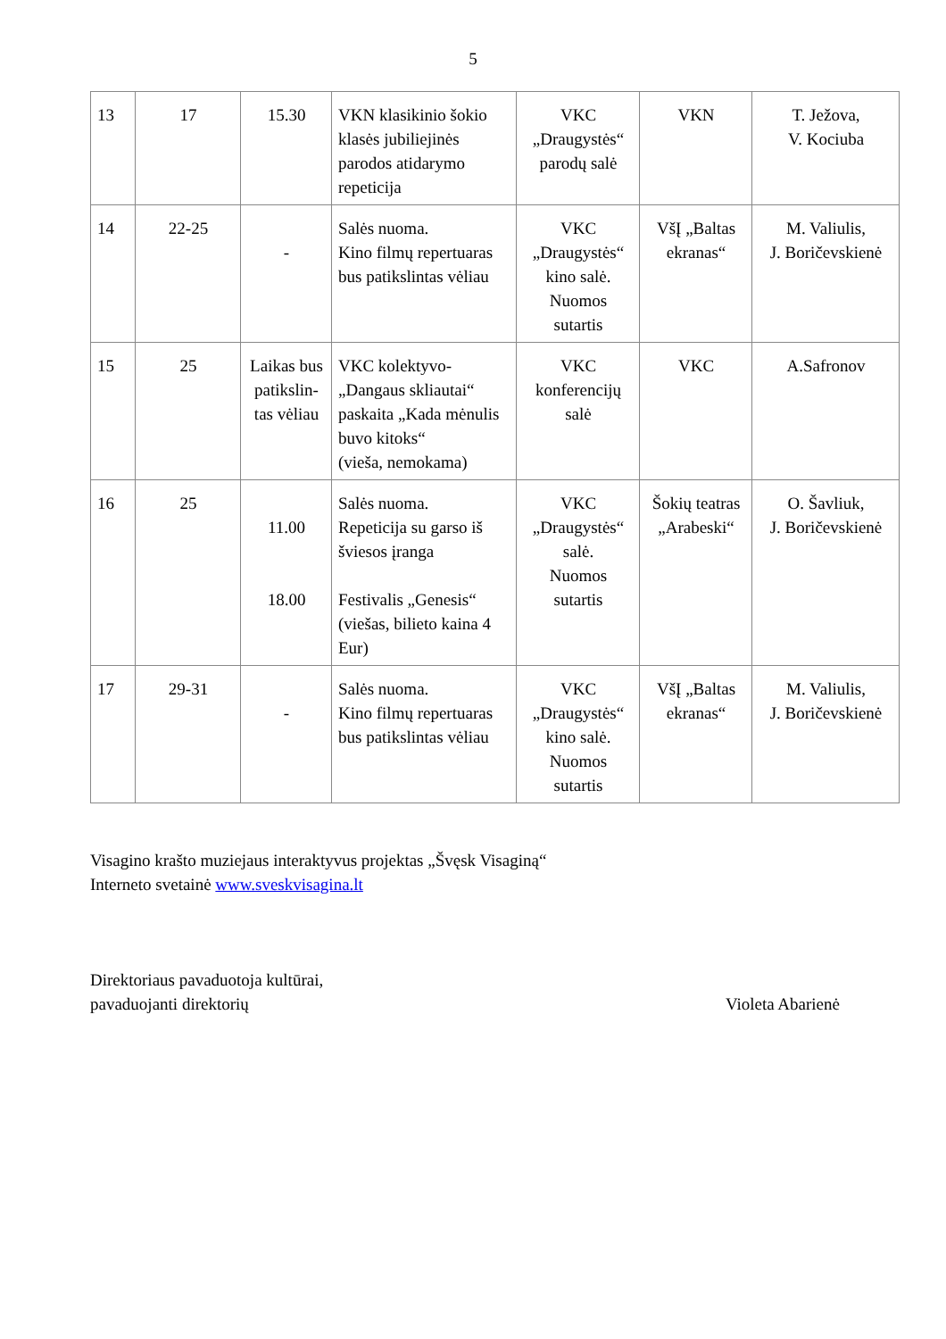5
| 13 | 17 | 15.30 | VKN klasikinio šokio klasės jubiliejinės parodos atidarymo repeticija | VKC „Draugystės“ parodų salė | VKN | T. Ježova, V. Kociuba |
| 14 | 22-25 | - | Salės nuoma. Kino filmų repertuaras bus patikslintas vėliau | VKC „Draugystės“ kino salė. Nuomos sutartis | VšĮ „Baltas ekranas“ | M. Valiulis, J. Boričevskienė |
| 15 | 25 | Laikas bus patikslin-tas vėliau | VKC kolektyvo- „Dangaus skliautai“ paskaita „Kada mėnulis buvo kitoks“ (vieša, nemokama) | VKC konferencijų salė | VKC | A.Safronov |
| 16 | 25 | 11.00 18.00 | Salės nuoma. Repeticija su garso iš šviesos įranga Festivalis „Genesis“ (viešas, bilieto kaina 4 Eur) | VKC „Draugystės“ salė. Nuomos sutartis | Šokių teatras „Arabeski“ | O. Šavliuk, J. Boričevskienė |
| 17 | 29-31 | - | Salės nuoma. Kino filmų repertuaras bus patikslintas vėliau | VKC „Draugystės“ kino salė. Nuomos sutartis | VšĮ „Baltas ekranas“ | M. Valiulis, J. Boričevskienė |
Visagino krašto muziejaus interaktyvus projektas „Švęsk Visaginą“
Interneto svetainė www.sveskvisagina.lt
Direktoriaus pavaduotoja kultūrai,
pavaduojanti direktorių
Violeta Abarienė